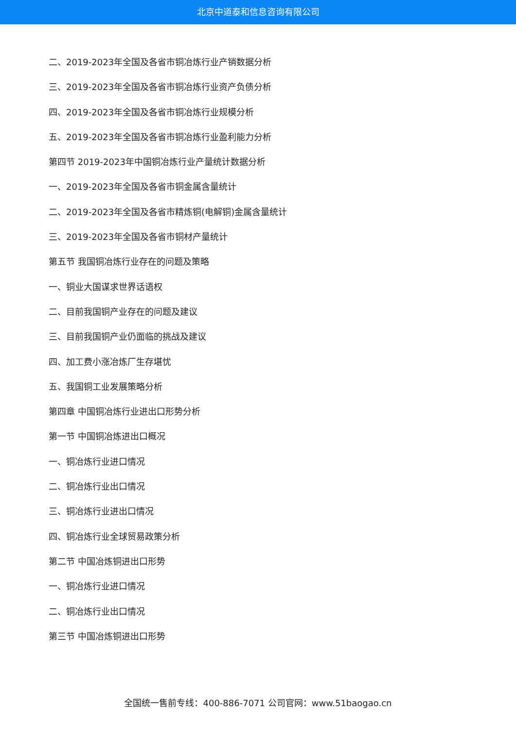北京中道泰和信息咨询有限公司
二、2019-2023年全国及各省市铜冶炼行业产销数据分析
三、2019-2023年全国及各省市铜冶炼行业资产负债分析
四、2019-2023年全国及各省市铜冶炼行业规模分析
五、2019-2023年全国及各省市铜冶炼行业盈利能力分析
第四节 2019-2023年中国铜冶炼行业产量统计数据分析
一、2019-2023年全国及各省市铜金属含量统计
二、2019-2023年全国及各省市精炼铜(电解铜)金属含量统计
三、2019-2023年全国及各省市铜材产量统计
第五节 我国铜冶炼行业存在的问题及策略
一、铜业大国谋求世界话语权
二、目前我国铜产业存在的问题及建议
三、目前我国铜产业仍面临的挑战及建议
四、加工费小涨冶炼厂生存堪忧
五、我国铜工业发展策略分析
第四章 中国铜冶炼行业进出口形势分析
第一节 中国铜冶炼进出口概况
一、铜冶炼行业进口情况
二、铜冶炼行业出口情况
三、铜冶炼行业进出口情况
四、铜冶炼行业全球贸易政策分析
第二节 中国冶炼铜进出口形势
一、铜冶炼行业进口情况
二、铜冶炼行业出口情况
第三节 中国冶炼铜进出口形势
全国统一售前专线：400-886-7071 公司官网：www.51baogao.cn